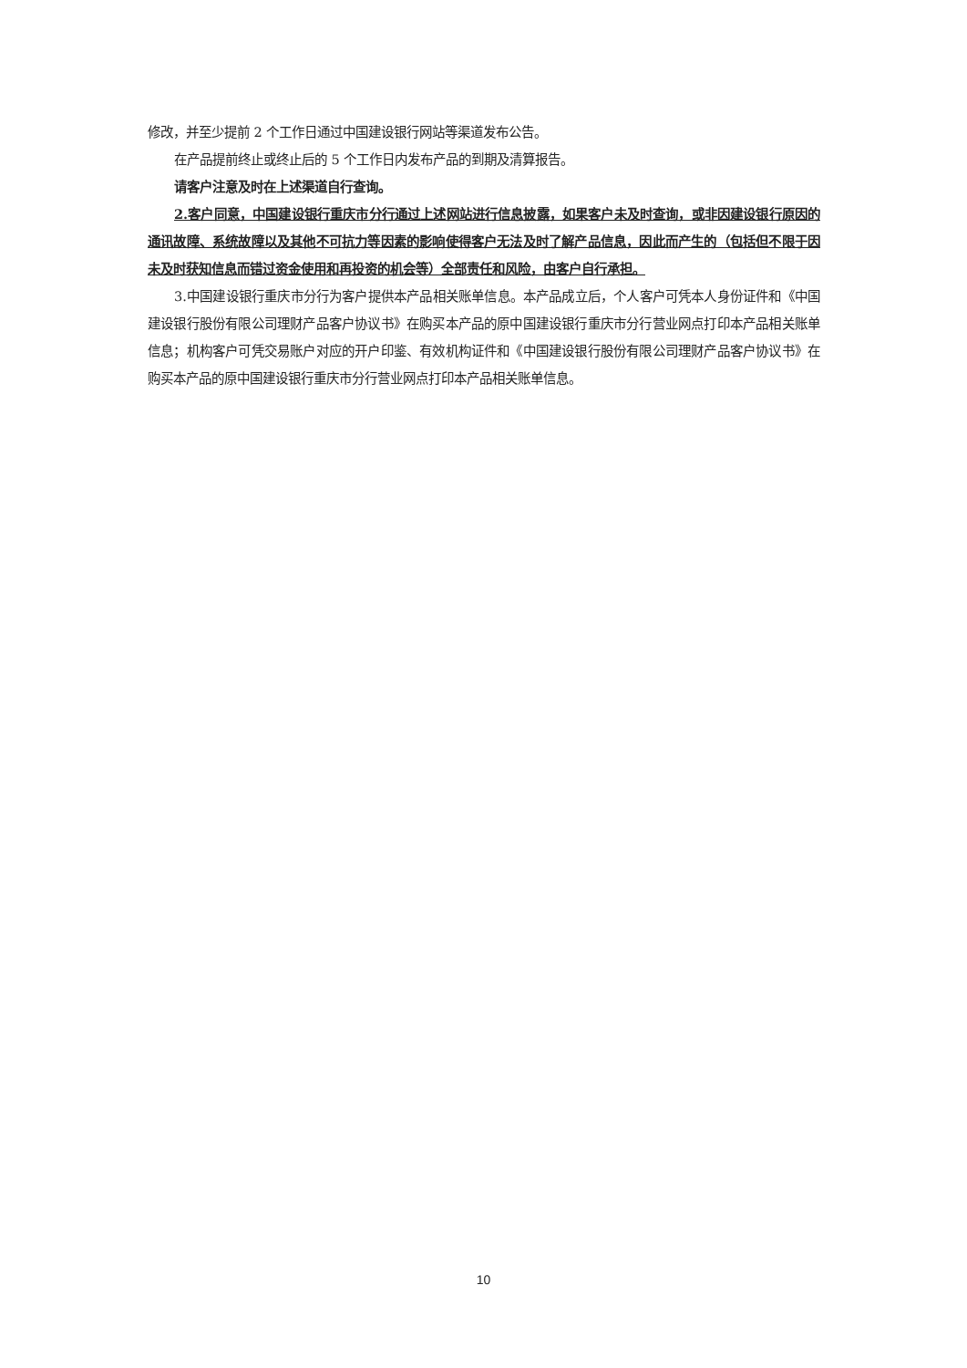修改，并至少提前 2 个工作日通过中国建设银行网站等渠道发布公告。
在产品提前终止或终止后的 5 个工作日内发布产品的到期及清算报告。
请客户注意及时在上述渠道自行查询。
2.客户同意，中国建设银行重庆市分行通过上述网站进行信息披露，如果客户未及时查询，或非因建设银行原因的通讯故障、系统故障以及其他不可抗力等因素的影响使得客户无法及时了解产品信息，因此而产生的（包括但不限于因未及时获知信息而错过资金使用和再投资的机会等）全部责任和风险，由客户自行承担。
3.中国建设银行重庆市分行为客户提供本产品相关账单信息。本产品成立后，个人客户可凭本人身份证件和《中国建设银行股份有限公司理财产品客户协议书》在购买本产品的原中国建设银行重庆市分行营业网点打印本产品相关账单信息；机构客户可凭交易账户对应的开户印鉴、有效机构证件和《中国建设银行股份有限公司理财产品客户协议书》在购买本产品的原中国建设银行重庆市分行营业网点打印本产品相关账单信息。
10